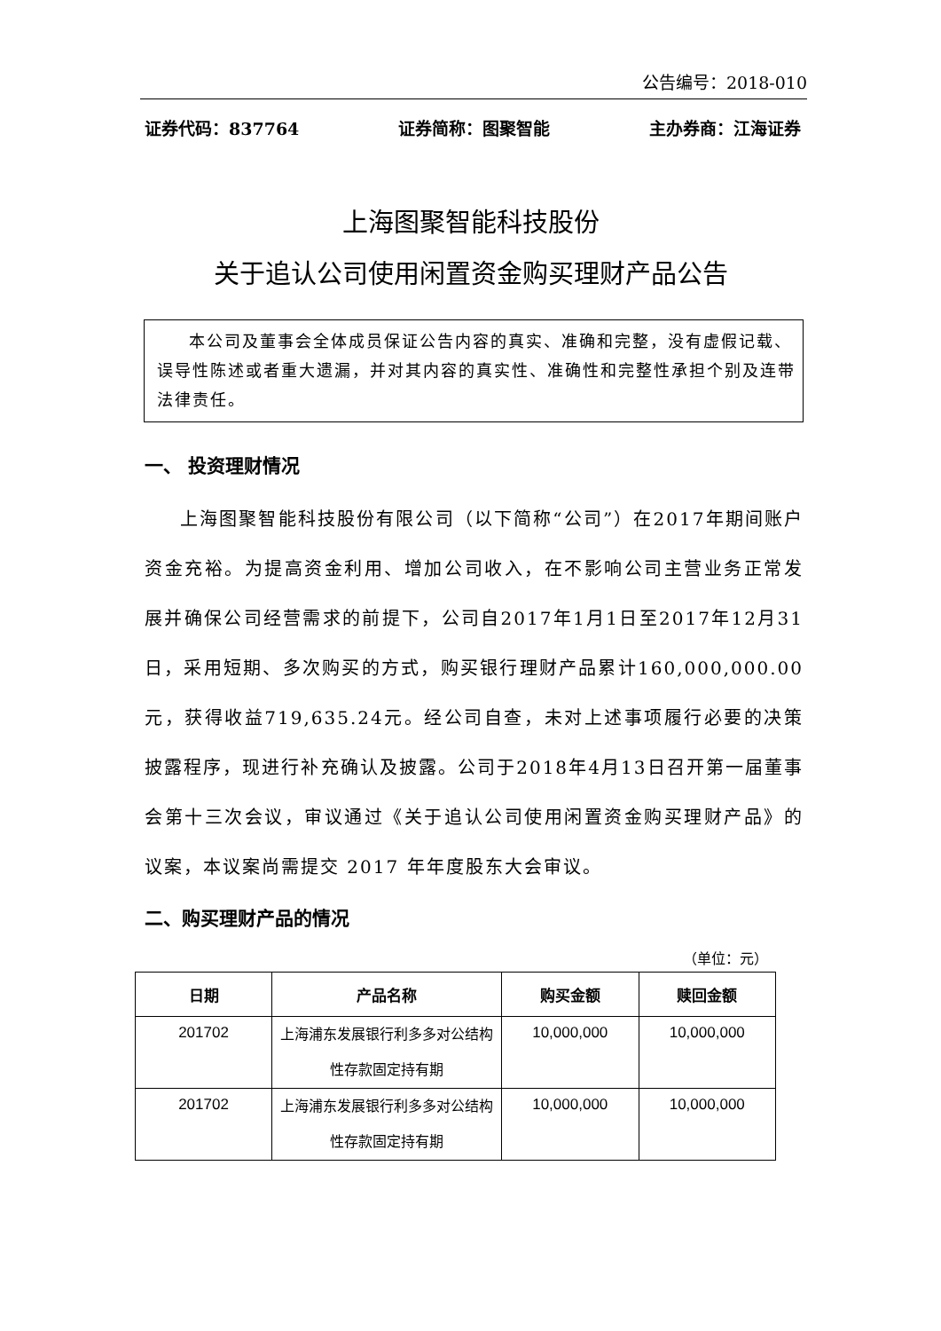公告编号：2018-010
证券代码：837764 证券简称：图聚智能 主办券商：江海证券
上海图聚智能科技股份
关于追认公司使用闲置资金购买理财产品公告
本公司及董事会全体成员保证公告内容的真实、准确和完整，没有虚假记载、误导性陈述或者重大遗漏，并对其内容的真实性、准确性和完整性承担个别及连带法律责任。
一、 投资理财情况
上海图聚智能科技股份有限公司（以下简称“公司”）在2017年期间账户资金充裕。为提高资金利用、增加公司收入，在不影响公司主营业务正常发展并确保公司经营需求的前提下，公司自2017年1月1日至2017年12月31日，采用短期、多次购买的方式，购买银行理财产品累计160,000,000.00元，获得收益719,635.24元。经公司自查，未对上述事项履行必要的决策披露程序，现进行补充确认及披露。公司于2018年4月13日召开第一届董事会第十三次会议，审议通过《关于追认公司使用闲置资金购买理财产品》的议案，本议案尚需提交 2017 年年度股东大会审议。
二、购买理财产品的情况
（单位：元）
| 日期 | 产品名称 | 购买金额 | 赎回金额 |
| --- | --- | --- | --- |
| 201702 | 上海浦东发展银行利多多对公结构性存款固定持有期 | 10,000,000 | 10,000,000 |
| 201702 | 上海浦东发展银行利多多对公结构性存款固定持有期 | 10,000,000 | 10,000,000 |